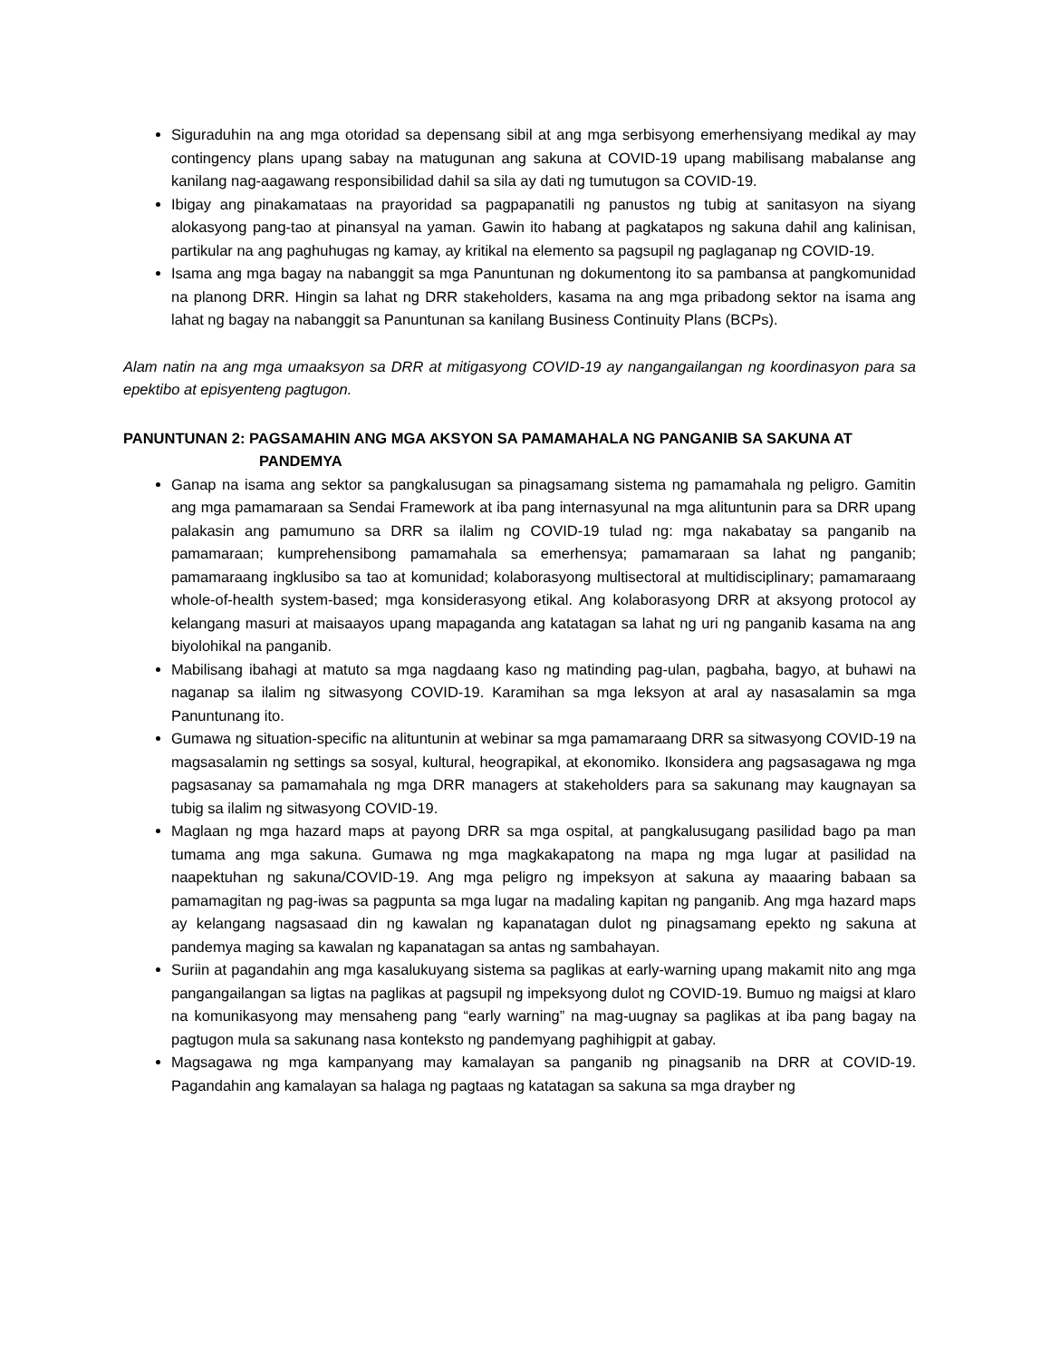Siguraduhin na ang mga otoridad sa depensang sibil at ang mga serbisyong emerhensiyang medikal ay may contingency plans upang sabay na matugunan ang sakuna at COVID-19 upang mabilisang mabalanse ang kanilang nag-aagawang responsibilidad dahil sa sila ay dati ng tumutugon sa COVID-19.
Ibigay ang pinakamataas na prayoridad sa pagpapanatili ng panustos ng tubig at sanitasyon na siyang alokasyong pang-tao at pinansyal na yaman. Gawin ito habang at pagkatapos ng sakuna dahil ang kalinisan, partikular na ang paghuhugas ng kamay, ay kritikal na elemento sa pagsupil ng paglaganap ng COVID-19.
Isama ang mga bagay na nabanggit sa mga Panuntunan ng dokumentong ito sa pambansa at pangkomunidad na planong DRR. Hingin sa lahat ng DRR stakeholders, kasama na ang mga pribadong sektor na isama ang lahat ng bagay na nabanggit sa Panuntunan sa kanilang Business Continuity Plans (BCPs).
Alam natin na ang mga umaaksyon sa DRR at mitigasyong COVID-19 ay nangangailangan ng koordinasyon para sa epektibo at episyenteng pagtugon.
PANUNTUNAN 2: PAGSAMAHIN ANG MGA AKSYON SA PAMAMAHALA NG PANGANIB SA SAKUNA AT
PANDEMYA
Ganap na isama ang sektor sa pangkalusugan sa pinagsamang sistema ng pamamahala ng peligro. Gamitin ang mga pamamaraan sa Sendai Framework at iba pang internasyunal na mga alituntunin para sa DRR upang palakasin ang pamumuno sa DRR sa ilalim ng COVID-19 tulad ng: mga nakabatay sa panganib na pamamaraan; kumprehensibong pamamahala sa emerhensya; pamamaraan sa lahat ng panganib; pamamaraang ingklusibo sa tao at komunidad; kolaborasyong multisectoral at multidisciplinary; pamamaraang whole-of-health system-based; mga konsiderasyong etikal. Ang kolaborasyong DRR at aksyong protocol ay kelangang masuri at maisaayos upang mapaganda ang katatagan sa lahat ng uri ng panganib kasama na ang biyolohikal na panganib.
Mabilisang ibahagi at matuto sa mga nagdaang kaso ng matinding pag-ulan, pagbaha, bagyo, at buhawi na naganap sa ilalim ng sitwasyong COVID-19. Karamihan sa mga leksyon at aral ay nasasalamin sa mga Panuntunang ito.
Gumawa ng situation-specific na alituntunin at webinar sa mga pamamaraang DRR sa sitwasyong COVID-19 na magsasalamin ng settings sa sosyal, kultural, heograpikal, at ekonomiko. Ikonsidera ang pagsasagawa ng mga pagsasanay sa pamamahala ng mga DRR managers at stakeholders para sa sakunang may kaugnayan sa tubig sa ilalim ng sitwasyong COVID-19.
Maglaan ng mga hazard maps at payong DRR sa mga ospital, at pangkalusugang pasilidad bago pa man tumama ang mga sakuna. Gumawa ng mga magkakapatong na mapa ng mga lugar at pasilidad na naapektuhan ng sakuna/COVID-19. Ang mga peligro ng impeksyon at sakuna ay maaaring babaan sa pamamagitan ng pag-iwas sa pagpunta sa mga lugar na madaling kapitan ng panganib. Ang mga hazard maps ay kelangang nagsasaad din ng kawalan ng kapanatagan dulot ng pinagsamang epekto ng sakuna at pandemya maging sa kawalan ng kapanatagan sa antas ng sambahayan.
Suriin at pagandahin ang mga kasalukuyang sistema sa paglikas at early-warning upang makamit nito ang mga pangangailangan sa ligtas na paglikas at pagsupil ng impeksyong dulot ng COVID-19. Bumuo ng maigsi at klaro na komunikasyong may mensaheng pang “early warning” na mag-uugnay sa paglikas at iba pang bagay na pagtugon mula sa sakunang nasa konteksto ng pandemyang paghihigpit at gabay.
Magsagawa ng mga kampanyang may kamalayan sa panganib ng pinagsanib na DRR at COVID-19. Pagandahin ang kamalayan sa halaga ng pagtaas ng katatagan sa sakuna sa mga drayber ng